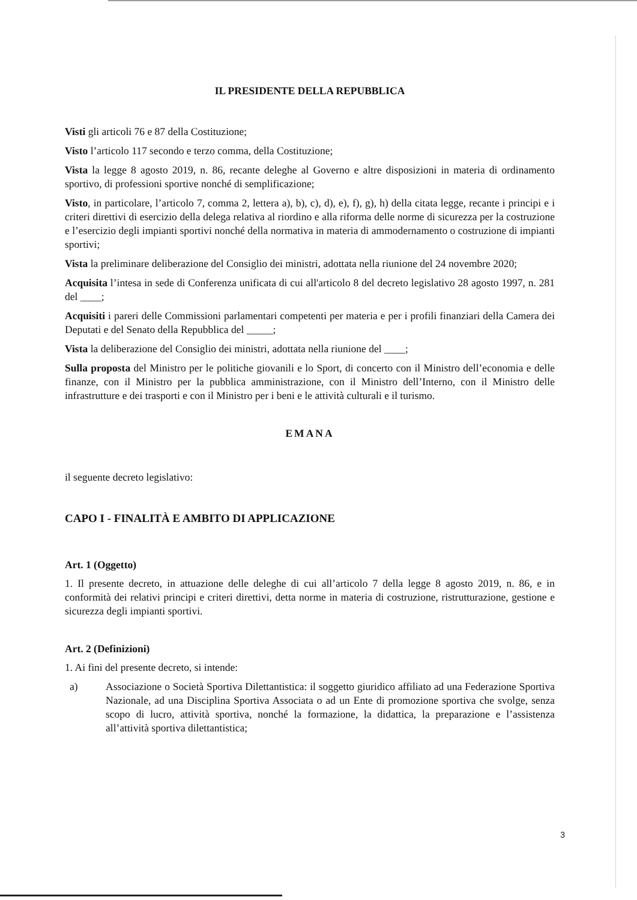IL PRESIDENTE DELLA REPUBBLICA
Visti gli articoli 76 e 87 della Costituzione;
Visto l’articolo 117 secondo e terzo comma, della Costituzione;
Vista la legge 8 agosto 2019, n. 86, recante deleghe al Governo e altre disposizioni in materia di ordinamento sportivo, di professioni sportive nonché di semplificazione;
Visto, in particolare, l’articolo 7, comma 2, lettera a), b), c), d), e), f), g), h) della citata legge, recante i principi e i criteri direttivi di esercizio della delega relativa al riordino e alla riforma delle norme di sicurezza per la costruzione e l’esercizio degli impianti sportivi nonché della normativa in materia di ammodernamento o costruzione di impianti sportivi;
Vista la preliminare deliberazione del Consiglio dei ministri, adottata nella riunione del 24 novembre 2020;
Acquisita l’intesa in sede di Conferenza unificata di cui all'articolo 8 del decreto legislativo 28 agosto 1997, n. 281 del ____;
Acquisiti i pareri delle Commissioni parlamentari competenti per materia e per i profili finanziari della Camera dei Deputati e del Senato della Repubblica del _____;
Vista la deliberazione del Consiglio dei ministri, adottata nella riunione del ____;
Sulla proposta del Ministro per le politiche giovanili e lo Sport, di concerto con il Ministro dell’economia e delle finanze, con il Ministro per la pubblica amministrazione, con il Ministro dell’Interno, con il Ministro delle infrastrutture e dei trasporti e con il Ministro per i beni e le attività culturali e il turismo.
EMANA
il seguente decreto legislativo:
CAPO I - FINALITÀ E AMBITO DI APPLICAZIONE
Art. 1 (Oggetto)
1. Il presente decreto, in attuazione delle deleghe di cui all’articolo 7 della legge 8 agosto 2019, n. 86, e in conformità dei relativi principi e criteri direttivi, detta norme in materia di costruzione, ristrutturazione, gestione e sicurezza degli impianti sportivi.
Art. 2 (Definizioni)
1. Ai fini del presente decreto, si intende:
a) Associazione o Società Sportiva Dilettantistica: il soggetto giuridico affiliato ad una Federazione Sportiva Nazionale, ad una Disciplina Sportiva Associata o ad un Ente di promozione sportiva che svolge, senza scopo di lucro, attività sportiva, nonché la formazione, la didattica, la preparazione e l’assistenza all’attività sportiva dilettantistica;
3